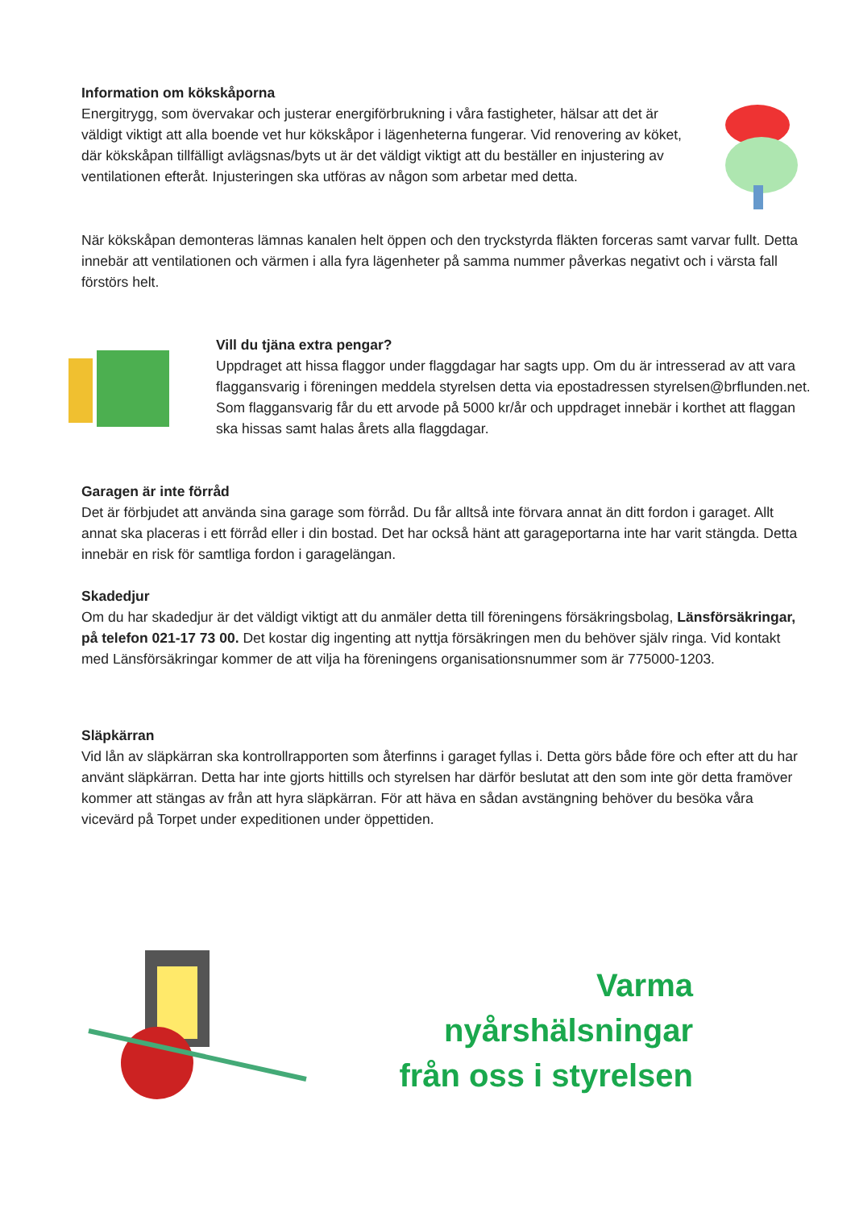Information om kökskåporna
Energitrygg, som övervakar och justerar energiförbrukning i våra fastigheter, hälsar att det är väldigt viktigt att alla boende vet hur kökskåpor i lägenheterna fungerar. Vid renovering av köket, där kökskåpan tillfälligt avlägsnas/byts ut är det väldigt viktigt att du beställer en injustering av ventilationen efteråt. Injusteringen ska utföras av någon som arbetar med detta.
När kökskåpan demonteras lämnas kanalen helt öppen och den tryckstyrda fläkten forceras samt varvar fullt. Detta innebär att ventilationen och värmen i alla fyra lägenheter på samma nummer påverkas negativt och i värsta fall förstörs helt.
Vill du tjäna extra pengar?
Uppdraget att hissa flaggor under flaggdagar har sagts upp. Om du är intresserad av att vara flagg­ansvarig i föreningen meddela styrelsen detta via epostadressen styrelsen@brflunden.net. Som flaggansvarig får du ett arvode på 5000 kr/år och uppdraget innebär i korthet att flaggan ska hissas samt halas årets alla flaggdagar.
Garagen är inte förråd
Det är förbjudet att använda sina garage som förråd. Du får alltså inte förvara annat än ditt fordon i garaget. Allt annat ska placeras i ett förråd eller i din bostad. Det har också hänt att garageportarna inte har varit stängda. Detta innebär en risk för samtliga fordon i garagelängan.
Skadedjur
Om du har skadedjur är det väldigt viktigt att du anmäler detta till föreningens försäkringsbolag, Länsförsäkringar, på telefon 021-17 73 00. Det kostar dig ingenting att nyttja försäkringen men du behöver själv ringa. Vid kontakt med Länsförsäkringar kommer de att vilja ha föreningens organisationsnummer som är 775000-1203.
Släpkärran
Vid lån av släpkärran ska kontrollrapporten som återfinns i garaget fyllas i. Detta görs både före och efter att du har använt släpkärran. Detta har inte gjorts hittills och styrelsen har därför beslutat att den som inte gör detta framöver kommer att stängas av från att hyra släpkärran. För att häva en sådan avstängning behöver du besöka våra vicevärd på Torpet under expeditionen under öppettiden.
Varma nyårshälsningar
från oss i styrelsen